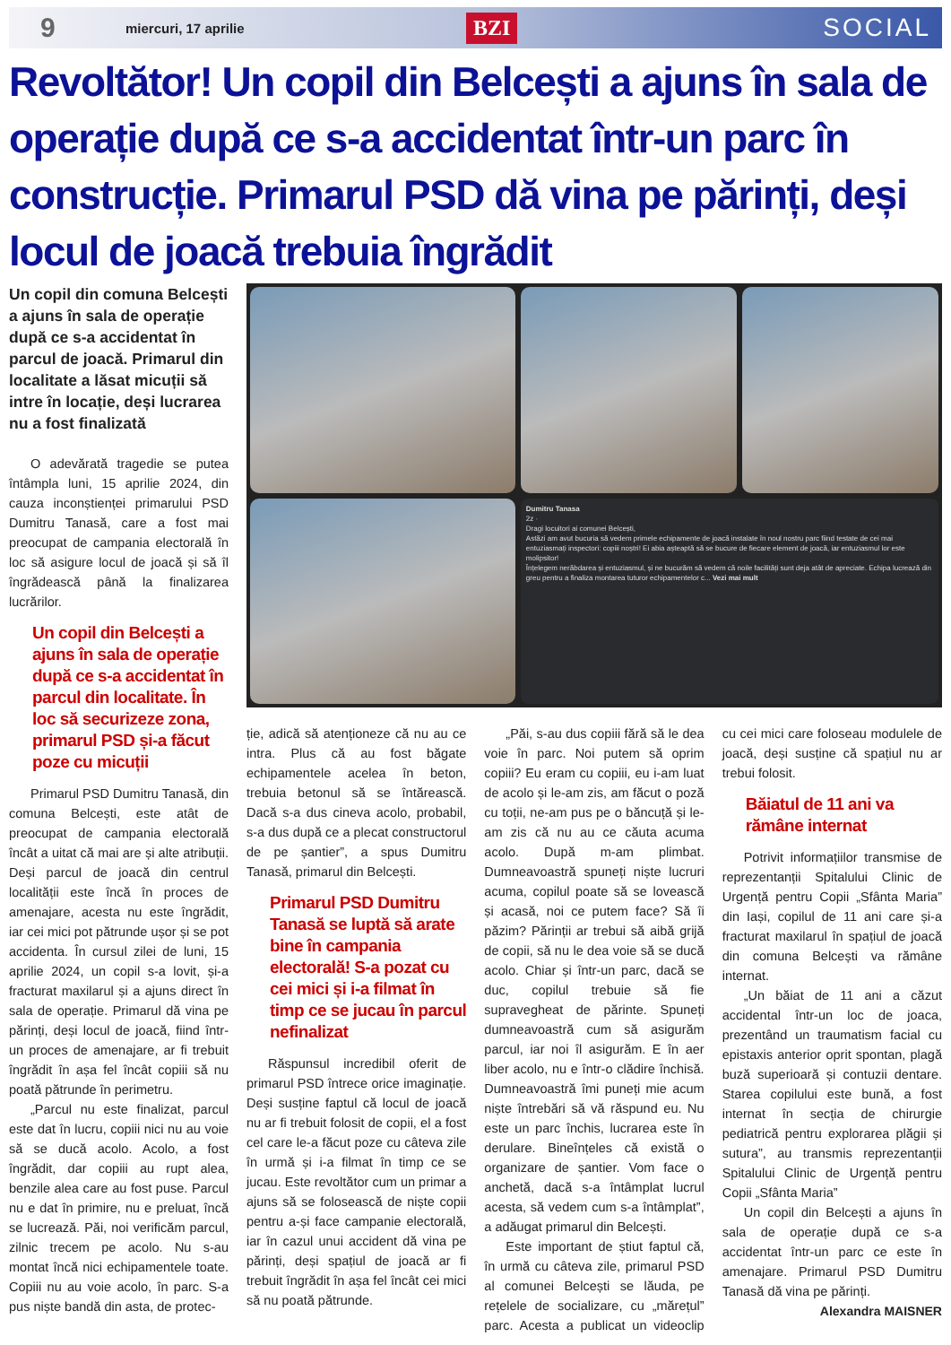9
miercuri, 17 aprilie
BZI
SOCIAL
Revoltător! Un copil din Belcești a ajuns în sala de operație după ce s-a accidentat într-un parc în construcție. Primarul PSD dă vina pe părinți, deși locul de joacă trebuia îngrădit
Un copil din comuna Belcești a ajuns în sala de operație după ce s-a accidentat în parcul de joacă. Primarul din localitate a lăsat micuții să intre în locație, deși lucrarea nu a fost finalizată
O adevărată tragedie se putea întâmpla luni, 15 aprilie 2024, din cauza inconștienței primarului PSD Dumitru Tanasă, care a fost mai preocupat de campania electorală în loc să asigure locul de joacă și să îl îngrădească până la finalizarea lucrărilor.
Un copil din Belcești a ajuns în sala de operație după ce s-a accidentat în parcul din localitate. În loc să securizeze zona, primarul PSD și-a făcut poze cu micuții
Primarul PSD Dumitru Tanasă, din comuna Belcești, este atât de preocupat de campania electorală încât a uitat că mai are și alte atribuții. Deși parcul de joacă din centrul localității este încă în proces de amenajare, acesta nu este îngrădit, iar cei mici pot pătrunde ușor și se pot accidenta. În cursul zilei de luni, 15 aprilie 2024, un copil s-a lovit, și-a fracturat maxilarul și a ajuns direct în sala de operație. Primarul dă vina pe părinți, deși locul de joacă, fiind într-un proces de amenajare, ar fi trebuit îngrădit în așa fel încât copiii să nu poată pătrunde în perimetru.
„Parcul nu este finalizat, parcul este dat în lucru, copiii nici nu au voie să se ducă acolo. Acolo, a fost îngrădit, dar copiii au rupt alea, benzile alea care au fost puse. Parcul nu e dat în primire, nu e preluat, încă se lucrează. Păi, noi verificăm parcul, zilnic trecem pe acolo. Nu s-au montat încă nici echipamentele toate. Copiii nu au voie acolo, în parc. S-a pus niște bandă din asta, de protec-
Dumitru Tanasa
2z ·
Dragi locuitori ai comunei Belcești,
Astăzi am avut bucuria să vedem primele echipamente de joacă instalate în noul nostru parc fiind testate de cei mai entuziasmați inspectori: copiii noștri! Ei abia așteaptă să se bucure de fiecare element de joacă, iar entuziasmul lor este molipsitor!
Înțelegem nerăbdarea și entuziasmul, și ne bucurăm să vedem că noile facilități sunt deja atât de apreciate. Echipa lucrează din greu pentru a finaliza montarea tuturor echipamentelor c... Vezi mai mult
ție, adică să atenționeze că nu au ce intra. Plus că au fost băgate echipamentele acelea în beton, trebuia betonul să se întărească. Dacă s-a dus cineva acolo, probabil, s-a dus după ce a plecat constructorul de pe șantier”, a spus Dumitru Tanasă, primarul din Belcești.
Primarul PSD Dumitru Tanasă se luptă să arate bine în campania electorală! S-a pozat cu cei mici și i-a filmat în timp ce se jucau în parcul nefinalizat
Răspunsul incredibil oferit de primarul PSD întrece orice imaginație. Deși susține faptul că locul de joacă nu ar fi trebuit folosit de copii, el a fost cel care le-a făcut poze cu câteva zile în urmă și i-a filmat în timp ce se jucau. Este revoltător cum un primar a ajuns să se folosească de niște copii pentru a-și face campanie electorală, iar în cazul unui accident dă vina pe părinți, deși spațiul de joacă ar fi trebuit îngrădit în așa fel încât cei mici să nu poată pătrunde.
„Păi, s-au dus copiii fără să le dea voie în parc. Noi putem să oprim copiii? Eu eram cu copiii, eu i-am luat de acolo și le-am zis, am făcut o poză cu toții, ne-am pus pe o băncuță și le-am zis că nu au ce căuta acuma acolo. După m-am plimbat. Dumneavoastră spuneți niște lucruri acuma, copilul poate să se lovească și acasă, noi ce putem face? Să îi păzim? Părinții ar trebui să aibă grijă de copii, să nu le dea voie să se ducă acolo. Chiar și într-un parc, dacă se duc, copilul trebuie să fie supravegheat de părinte. Spuneți dumneavoastră cum să asigurăm parcul, iar noi îl asigurăm. E în aer liber acolo, nu e într-o clădire închisă. Dumneavoastră îmi puneți mie acum niște întrebări să vă răspund eu. Nu este un parc închis, lucrarea este în derulare. Bineînțeles că există o organizare de șantier. Vom face o anchetă, dacă s-a întâmplat lucrul acesta, să vedem cum s-a întâmplat”, a adăugat primarul din Belcești.
Este important de știut faptul că, în urmă cu câteva zile, primarul PSD al comunei Belcești se lăuda, pe rețelele de socializare, cu „mărețul” parc. Acesta a publicat un videoclip cu cei mici care foloseau modulele de joacă, deși susține că spațiul nu ar trebui folosit.
Băiatul de 11 ani va rămâne internat
Potrivit informațiilor transmise de reprezentanții Spitalului Clinic de Urgență pentru Copii „Sfânta Maria” din Iași, copilul de 11 ani care și-a fracturat maxilarul în spațiul de joacă din comuna Belcești va rămâne internat.
„Un băiat de 11 ani a căzut accidental într-un loc de joaca, prezentând un traumatism facial cu epistaxis anterior oprit spontan, plagă buză superioară și contuzii dentare. Starea copilului este bună, a fost internat în secția de chirurgie pediatrică pentru explorarea plăgii și sutura”, au transmis reprezentanții Spitalului Clinic de Urgență pentru Copii „Sfânta Maria”
Un copil din Belcești a ajuns în sala de operație după ce s-a accidentat într-un parc ce este în amenajare. Primarul PSD Dumitru Tanasă dă vina pe părinți.
Alexandra MAISNER